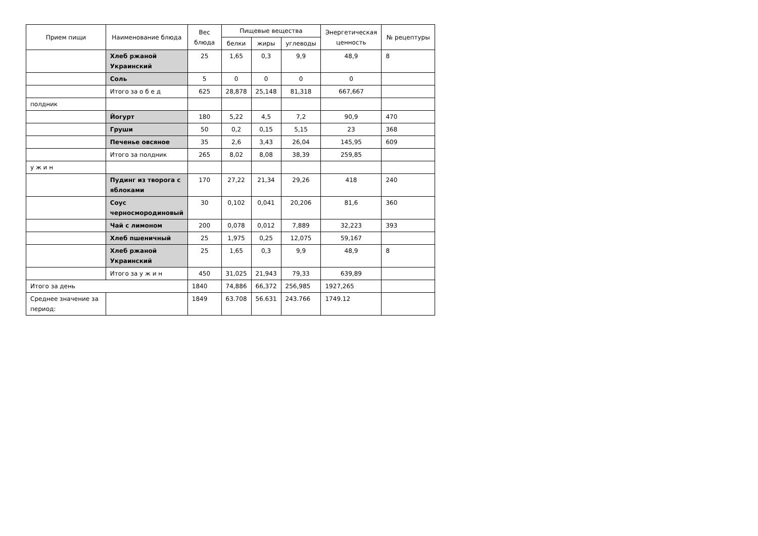| Прием пищи | Наименование блюда | Вес блюда | Пищевые вещества | | | Энергетическая ценность | № рецептуры |
| --- | --- | --- | --- | --- | --- | --- | --- |
| | | | белки | жиры | углеводы | | |
| | Хлеб ржаной Украинский | 25 | 1,65 | 0,3 | 9,9 | 48,9 | 8 |
| | Соль | 5 | 0 | 0 | 0 | 0 | |
| | Итого за о б е д | 625 | 28,878 | 25,148 | 81,318 | 667,667 | |
| полдник | | | | | | | |
| | Йогурт | 180 | 5,22 | 4,5 | 7,2 | 90,9 | 470 |
| | Груши | 50 | 0,2 | 0,15 | 5,15 | 23 | 368 |
| | Печенье овсяное | 35 | 2,6 | 3,43 | 26,04 | 145,95 | 609 |
| | Итого за полдник | 265 | 8,02 | 8,08 | 38,39 | 259,85 | |
| у ж и н | | | | | | | |
| | Пудинг из творога с яблоками | 170 | 27,22 | 21,34 | 29,26 | 418 | 240 |
| | Соус черносмородиновый | 30 | 0,102 | 0,041 | 20,206 | 81,6 | 360 |
| | Чай с лимоном | 200 | 0,078 | 0,012 | 7,889 | 32,223 | 393 |
| | Хлеб пшеничный | 25 | 1,975 | 0,25 | 12,075 | 59,167 | |
| | Хлеб ржаной Украинский | 25 | 1,65 | 0,3 | 9,9 | 48,9 | 8 |
| | Итого за у ж и н | 450 | 31,025 | 21,943 | 79,33 | 639,89 | |
| Итого за день | | 1840 | 74,886 | 66,372 | 256,985 | 1927,265 | |
| Среднее значение за период: | | 1849 | 63.708 | 56.631 | 243.766 | 1749.12 | |